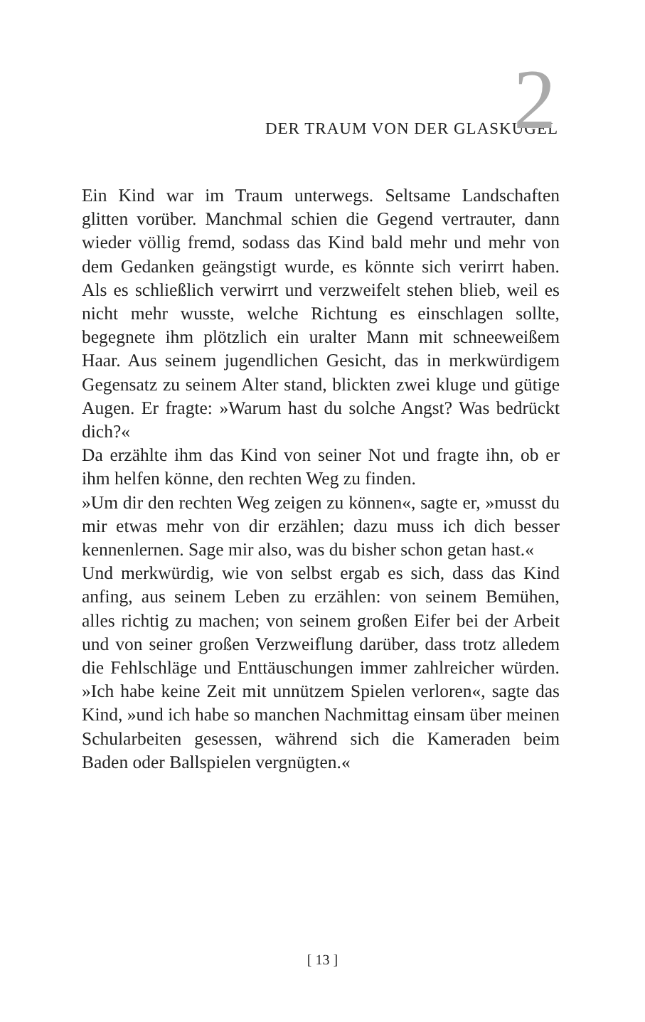DER TRAUM VON DER GLASKUGEL 2
Ein Kind war im Traum unterwegs. Seltsame Landschaften glitten vorüber. Manchmal schien die Gegend vertrauter, dann wieder völlig fremd, sodass das Kind bald mehr und mehr von dem Gedanken geängstigt wurde, es könnte sich verirrt haben. Als es schließlich verwirrt und verzweifelt stehen blieb, weil es nicht mehr wusste, welche Richtung es einschlagen sollte, begegnete ihm plötzlich ein uralter Mann mit schneeweißem Haar. Aus seinem jugendlichen Gesicht, das in merkwürdigem Gegensatz zu seinem Alter stand, blickten zwei kluge und gütige Augen. Er fragte: »Warum hast du solche Angst? Was bedrückt dich?«
Da erzählte ihm das Kind von seiner Not und fragte ihn, ob er ihm helfen könne, den rechten Weg zu finden.
»Um dir den rechten Weg zeigen zu können«, sagte er, »musst du mir etwas mehr von dir erzählen; dazu muss ich dich besser kennenlernen. Sage mir also, was du bisher schon getan hast.«
Und merkwürdig, wie von selbst ergab es sich, dass das Kind anfing, aus seinem Leben zu erzählen: von seinem Bemühen, alles richtig zu machen; von seinem großen Eifer bei der Arbeit und von seiner großen Verzweiflung darüber, dass trotz alledem die Fehlschläge und Enttäuschungen immer zahlreicher würden. »Ich habe keine Zeit mit unnützem Spielen verloren«, sagte das Kind, »und ich habe so manchen Nachmittag einsam über meinen Schularbeiten gesessen, während sich die Kameraden beim Baden oder Ballspielen vergnügten.«
[ 13 ]